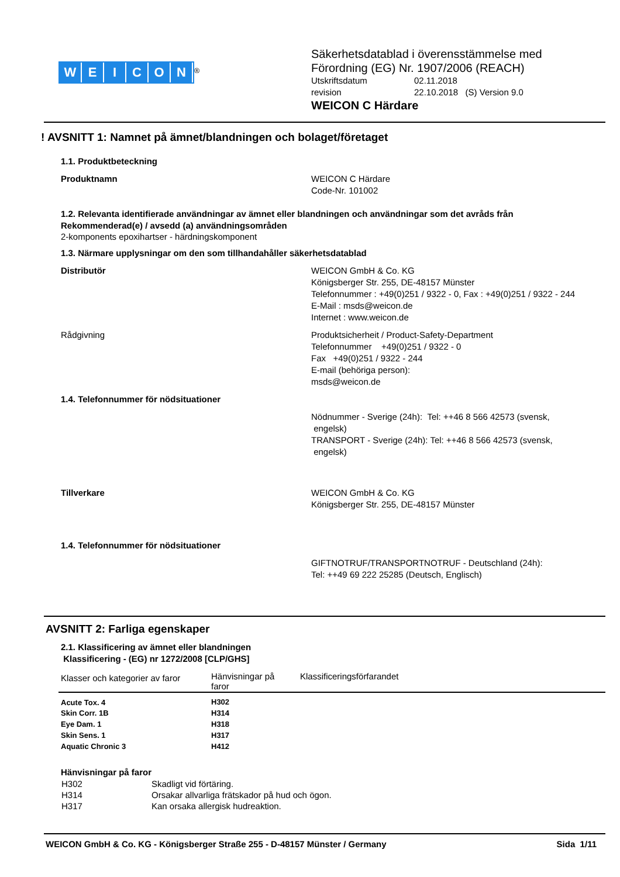WEICON
<sup>®</sup>
Säkerhetsdatablad i överensstämmelse med
Förordning (EG) Nr. 1907/2006 (REACH)
Utskriftsdatum 02.11.2018
revision 22.10.2018 (S) Version 9.0
WEICON C Härdare
! AVSNITT 1: Namnet på ämnet/blandningen och bolaget/företaget
1.1. Produktbeteckning
Produktnamn WEICON C Härdare
Code-Nr. 101002
1.2. Relevanta identifierade användningar av ämnet eller blandningen och användningar som det avråds från
Rekommenderad(e) / avsedd (a) användningsområden
2-komponents epoxihartser - härdningskomponent
1.3. Närmare upplysningar om den som tillhandahåller säkerhetsdatablad
Distributör WEICON GmbH & Co. KG
Königsberger Str. 255, DE-48157 Münster
Telefonnummer : +49(0)251 / 9322 - 0, Fax : +49(0)251 / 9322 - 244
E-Mail : msds@weicon.de
Internet : www.weicon.de
Rådgivning Produktsicherheit / Product-Safety-Department
Telefonnummer +49(0)251 / 9322 - 0
Fax +49(0)251 / 9322 - 244
E-mail (behöriga person):
msds@weicon.de
1.4. Telefonnummer för nödsituationer
Nödnummer - Sverige (24h): Tel: ++46 8 566 42573 (svensk,
engelsk)
TRANSPORT - Sverige (24h): Tel: ++46 8 566 42573 (svensk,
engelsk)
Tillverkare WEICON GmbH & Co. KG
Königsberger Str. 255, DE-48157 Münster
1.4. Telefonnummer för nödsituationer
GIFTNOTRUF/TRANSPORTNOTRUF - Deutschland (24h):
Tel: ++49 69 222 25285 (Deutsch, Englisch)
AVSNITT 2: Farliga egenskaper
2.1. Klassificering av ämnet eller blandningen
Klassificering - (EG) nr 1272/2008 [CLP/GHS]
| Klasser och kategorier av faror | Hänvisningar på faror | Klassificeringsförfarandet |
| --- | --- | --- |
| Acute Tox. 4 | H302 | |
| Skin Corr. 1B | H314 | |
| Eye Dam. 1 | H318 | |
| Skin Sens. 1 | H317 | |
| Aquatic Chronic 3 | H412 | |
Hänvisningar på faror
| H302 | Skadligt vid förtäring. |
| H314 | Orsakar allvarliga frätskador på hud och ögon. |
| H317 | Kan orsaka allergisk hudreaktion. |
WEICON GmbH & Co. KG - Königsberger Straße 255 - D-48157 Münster / Germany Sida 1/11